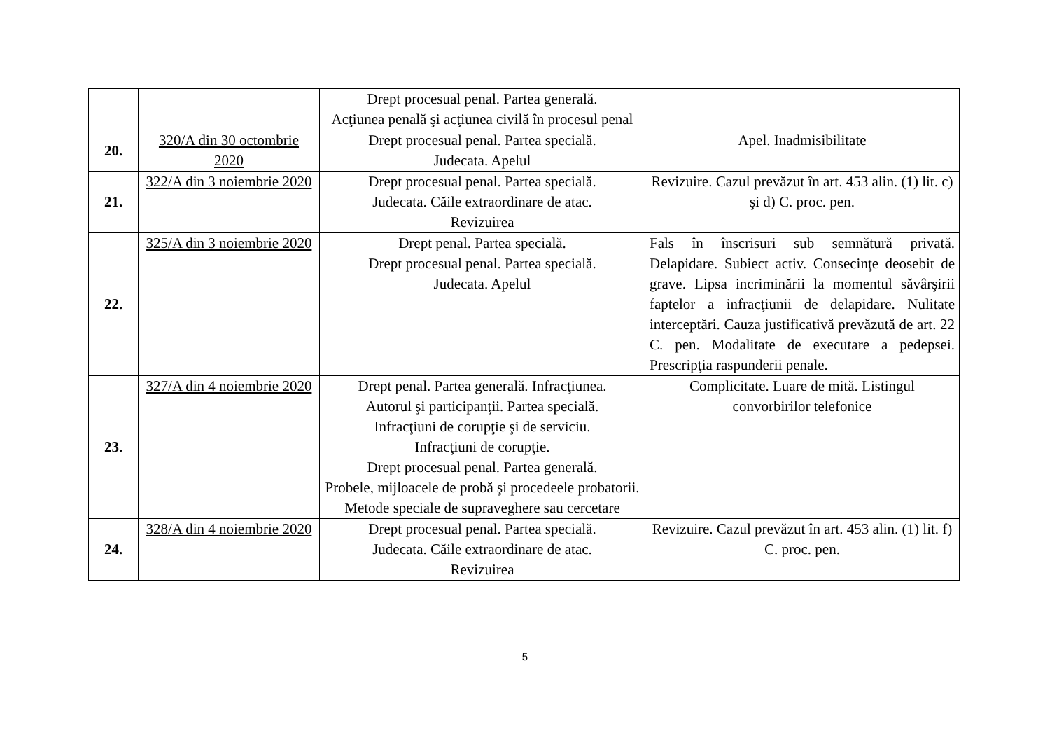| | | Drept procesual penal. Partea generală. Acţiunea penală şi acţiunea civilă în procesul penal | |
| 20. | 320/A din 30 octombrie 2020 | Drept procesual penal. Partea specială. Judecata. Apelul | Apel. Inadmisibilitate |
| 21. | 322/A din 3 noiembrie 2020 | Drept procesual penal. Partea specială. Judecata. Căile extraordinare de atac. Revizuirea | Revizuire. Cazul prevăzut în art. 453 alin. (1) lit. c) şi d) C. proc. pen. |
| 22. | 325/A din 3 noiembrie 2020 | Drept penal. Partea specială. Drept procesual penal. Partea specială. Judecata. Apelul | Fals în înscrisuri sub semnătură privată. Delapidare. Subiect activ. Consecinţe deosebit de grave. Lipsa incriminării la momentul săvârşirii faptelor a infracţiunii de delapidare. Nulitate interceptări. Cauza justificativă prevăzută de art. 22 C. pen. Modalitate de executare a pedepsei. Prescripţia raspunderii penale. |
| 23. | 327/A din 4 noiembrie 2020 | Drept penal. Partea generală. Infracţiunea. Autorul şi participanţii. Partea specială. Infracţiuni de corupţie şi de serviciu. Infracţiuni de corupţie. Drept procesual penal. Partea generală. Probele, mijloacele de probă şi procedeele probatorii. Metode speciale de supraveghere sau cercetare | Complicitate. Luare de mită. Listingul convorbirilor telefonice |
| 24. | 328/A din 4 noiembrie 2020 | Drept procesual penal. Partea specială. Judecata. Căile extraordinare de atac. Revizuirea | Revizuire. Cazul prevăzut în art. 453 alin. (1) lit. f) C. proc. pen. |
5